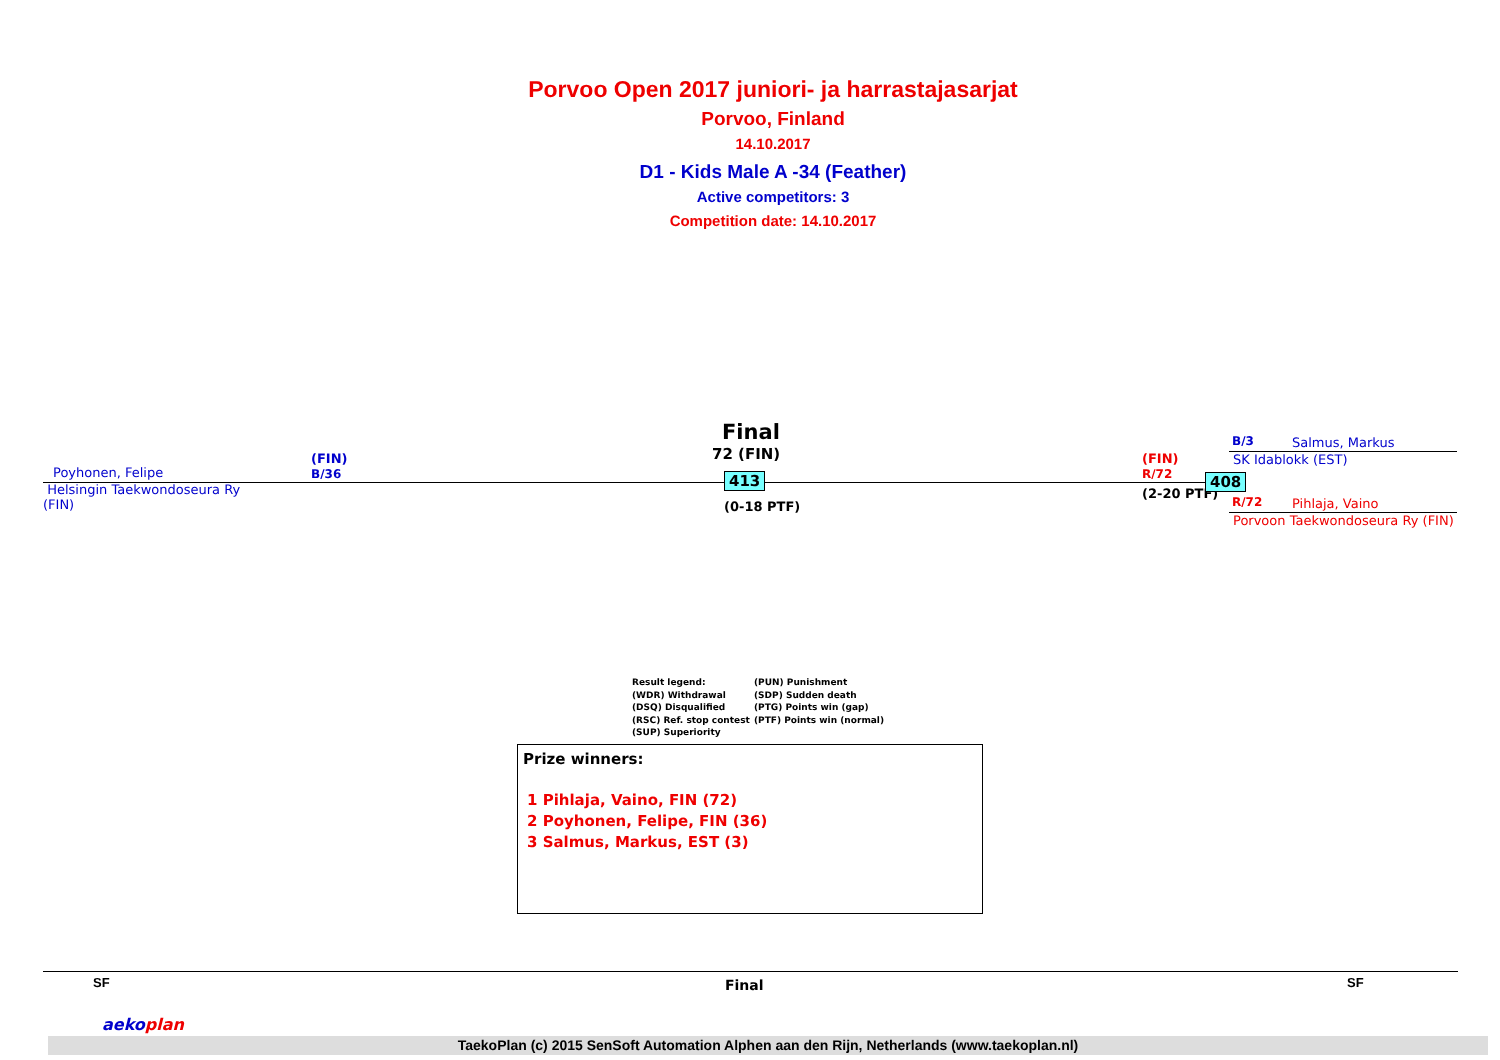Porvoo Open 2017 juniori- ja harrastajasarjat
Porvoo, Finland
14.10.2017
D1 - Kids Male A -34 (Feather)
Active competitors: 3
Competition date: 14.10.2017
Poyhonen, Felipe
(FIN)
B/36
Helsingin Taekwondoseura Ry
(FIN)
Final
72 (FIN)
413
(0-18 PTF)
(FIN)
R/72
(2-20 PTF)
408
B/3 Salmus, Markus
SK Idablokk (EST)
R/72 Pihlaja, Vaino
Porvoon Taekwondoseura Ry (FIN)
Result legend:
(WDR) Withdrawal
(DSQ) Disqualified
(RSC) Ref. stop contest
(SUP) Superiority
(PUN) Punishment
(SDP) Sudden death
(PTG) Points win (gap)
(PTF) Points win (normal)
Prize winners:
1 Pihlaja, Vaino, FIN (72)
2 Poyhonen, Felipe, FIN (36)
3 Salmus, Markus, EST (3)
SF Final SF
TaekoPlan (c) 2015 SenSoft Automation Alphen aan den Rijn, Netherlands (www.taekoplan.nl)
aekoplan